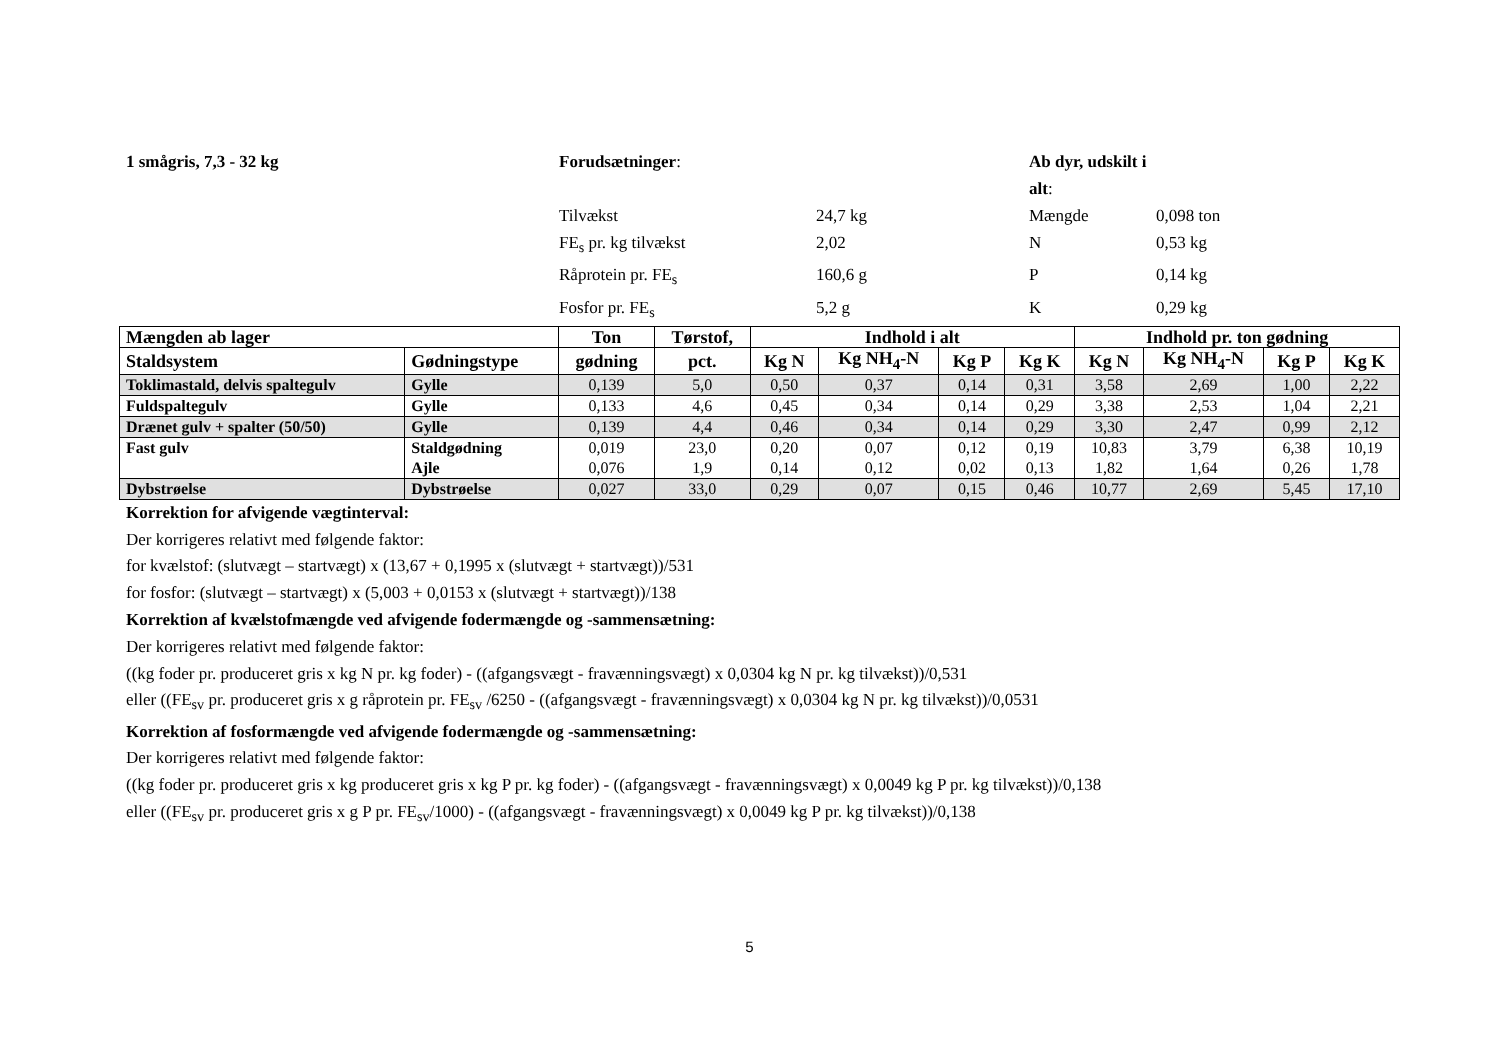1 smågris, 7,3 - 32 kg
Forudsætninger:
Ab dyr, udskilt i alt:
Tilvækst
24,7 kg
Mængde
0,098 ton
FE<sub>s</sub> pr. kg tilvækst
2,02
N
0,53 kg
Råprotein pr. FE<sub>s</sub>
160,6 g
P
0,14 kg
Fosfor pr. FE<sub>s</sub>
5,2 g
K
0,29 kg
| Mængden ab lager | | Ton | Tørstof, | Indhold i alt | | | | Indhold pr. ton gødning | | | |
| --- | --- | --- | --- | --- | --- | --- | --- | --- | --- | --- | --- |
| Staldsystem | Gødningstype | gødning | pct. | Kg N | Kg NH<sub>4</sub>-N | Kg P | Kg K | Kg N | Kg NH<sub>4</sub>-N | Kg P | Kg K |
| Toklimastald, delvis spaltegulv | Gylle | 0,139 | 5,0 | 0,50 | 0,37 | 0,14 | 0,31 | 3,58 | 2,69 | 1,00 | 2,22 |
| Fuldspaltegulv | Gylle | 0,133 | 4,6 | 0,45 | 0,34 | 0,14 | 0,29 | 3,38 | 2,53 | 1,04 | 2,21 |
| Drænet gulv + spalter (50/50) | Gylle | 0,139 | 4,4 | 0,46 | 0,34 | 0,14 | 0,29 | 3,30 | 2,47 | 0,99 | 2,12 |
| Fast gulv | Staldgødning Ajle | 0,019 0,076 | 23,0 1,9 | 0,20 0,14 | 0,07 0,12 | 0,12 0,02 | 0,19 0,13 | 10,83 1,82 | 3,79 1,64 | 6,38 0,26 | 10,19 1,78 |
| Dybstrøelse | Dybstrøelse | 0,027 | 33,0 | 0,29 | 0,07 | 0,15 | 0,46 | 10,77 | 2,69 | 5,45 | 17,10 |
Korrektion for afvigende vægtinterval:
Der korrigeres relativt med følgende faktor:
for kvælstof: (slutvægt – startvægt) x (13,67 + 0,1995 x (slutvægt + startvægt))/531
for fosfor: (slutvægt – startvægt) x (5,003 + 0,0153 x (slutvægt + startvægt))/138
Korrektion af kvælstofmængde ved afvigende fodermængde og -sammensætning:
Der korrigeres relativt med følgende faktor:
((kg foder pr. produceret gris x kg N pr. kg foder) - ((afgangsvægt - fravænningsvægt) x 0,0304 kg N pr. kg tilvækst))/0,531
eller ((FE<sub>sv</sub> pr. produceret gris x g råprotein pr. FE<sub>sv</sub> /6250 - ((afgangsvægt - fravænningsvægt) x 0,0304 kg N pr. kg tilvækst))/0,0531
Korrektion af fosformængde ved afvigende fodermængde og -sammensætning:
Der korrigeres relativt med følgende faktor:
((kg foder pr. produceret gris x kg produceret gris x kg P pr. kg foder) - ((afgangsvægt - fravænningsvægt) x 0,0049 kg P pr. kg tilvækst))/0,138
eller ((FE<sub>sv</sub> pr. produceret gris x g P pr. FE<sub>sv</sub>/1000) - ((afgangsvægt - fravænningsvægt) x 0,0049 kg P pr. kg tilvækst))/0,138
5